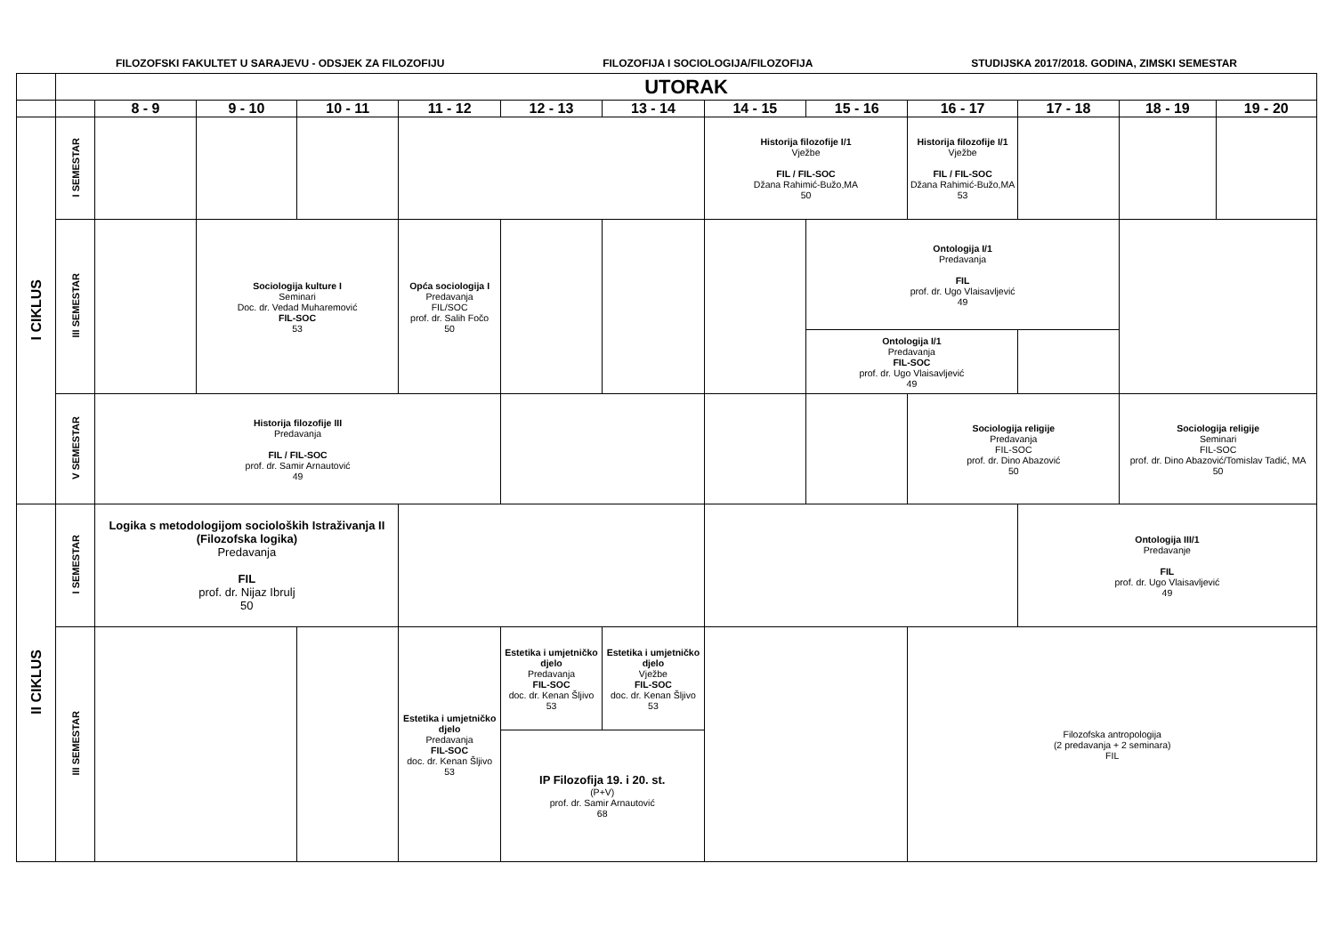FILOZOFSKI FAKULTET U SARAJEVU - ODSJEK ZA FILOZOFIJU FILOZOFIJA I SOCIOLOGIJA/FILOZOFIJA STUDIJSKA 2017/2018. GODINA, ZIMSKI SEMESTAR
| | UTORAK | | | | | | | | | | | | |
| | | 8 - 9 | 9 - 10 | 10 - 11 | 11 - 12 | 12 - 13 | 13 - 14 | 14 - 15 | 15 - 16 | 16 - 17 | 17 - 18 | 18 - 19 | 19 - 20 |
| I CIKLUS | I SEMESTAR | | | | | | | Historija filozofije I/1 Vježbe FIL / FIL-SOC Džana Rahimić-Bužo,MA 50 | | Historija filozofije I/1 Vježbe FIL / FIL-SOC Džana Rahimić-Bužo,MA 53 | | | |
| | III SEMESTAR | | Sociologija kulture I Seminari Doc. dr. Vedad Muharemović FIL-SOC 53 | | Opća sociologija I Predavanja FIL/SOC prof. dr. Salih Fočo 50 | | | | Ontologija I/1 Predavanja FIL prof. dr. Ugo Vlaisavljević 49 | | | | |
| | | | | | | | | | Ontologija I/1 Predavanja FIL-SOC prof. dr. Ugo Vlaisavljević 49 | | | | |
| | V SEMESTAR | Historija filozofije III Predavanja FIL / FIL-SOC prof. dr. Samir Arnautović 49 | | | | | | | | Sociologija religije Predavanja FIL-SOC prof. dr. Dino Abazović 50 | | Sociologija religije Seminari FIL-SOC prof. dr. Dino Abazović/Tomislav Tadić, MA 50 | |
| II CIKLUS | I SEMESTAR | Logika s metodologijom socioloških Istraživanja II (Filozofska logika) Predavanja FIL prof. dr. Nijaz Ibrulj 50 | | | | | | | | | Ontologija III/1 Predavanje FIL prof. dr. Ugo Vlaisavljević 49 | | |
| | III SEMESTAR | | | | Estetika i umjetničko djelo Predavanja FIL-SOC doc. dr. Kenan Šljivo 53 | Estetika i umjetničko djelo Predavanja FIL-SOC doc. dr. Kenan Šljivo 53 | Estetika i umjetničko djelo Vježbe FIL-SOC doc. dr. Kenan Šljivo 53 | | | Filozofska antropologija (2 predavanja + 2 seminara) FIL | | | |
| | | | | | | IP Filozofija 19. i 20. st. (P+V) prof. dr. Samir Arnautović 68 | | | | | | | |